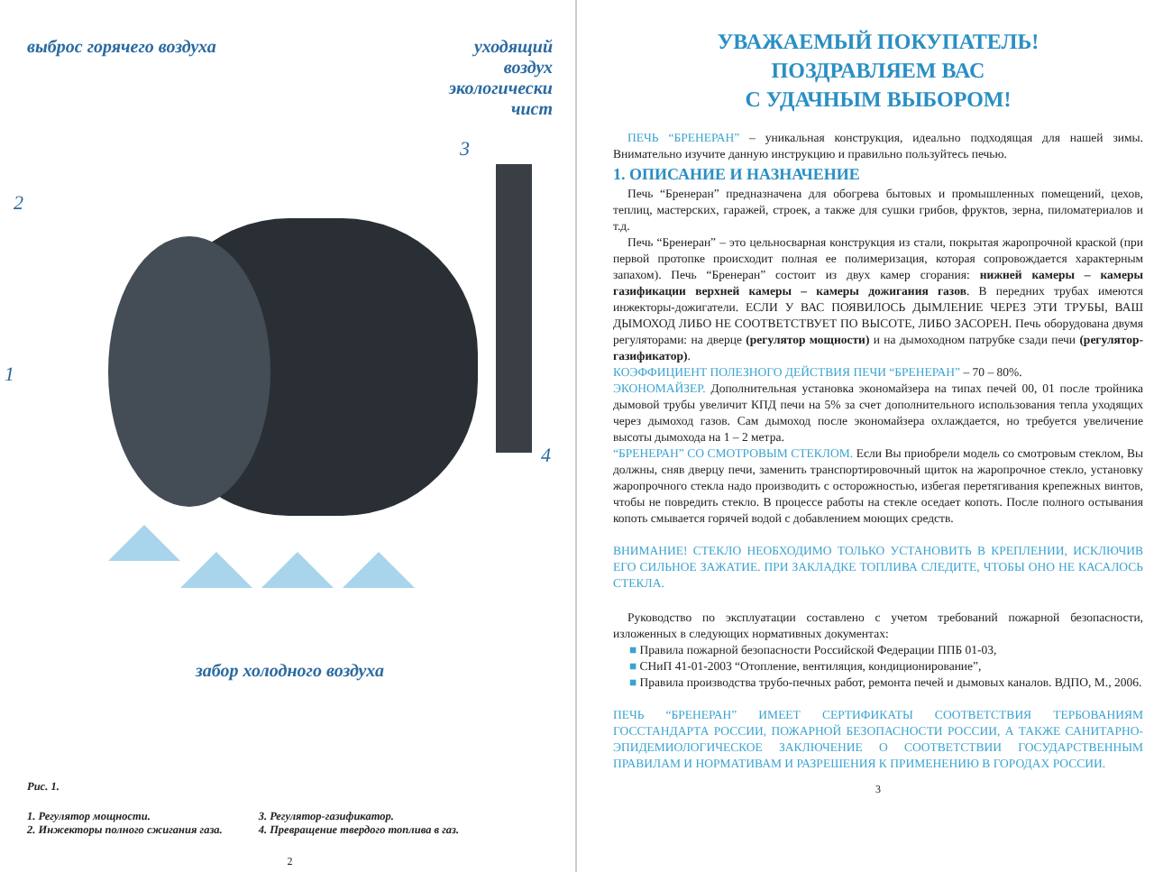выброс горячего воздуха уходящий
воздух
экологически
чист
3
2
1
4
забор холодного воздуха
Рис. 1.
1. Регулятор мощности.
2. Инжекторы полного сжигания газа.
3. Регулятор-газификатор.
4. Превращение твердого топлива в газ.
2
УВАЖАЕМЫЙ ПОКУПАТЕЛЬ!
ПОЗДРАВЛЯЕМ ВАС
С УДАЧНЫМ ВЫБОРОМ!
ПЕЧЬ “БРЕНЕРАН” – уникальная конструкция, идеально подходящая для нашей зимы. Внимательно изучите данную инструкцию и правильно пользуйтесь печью.
1. ОПИСАНИЕ И НАЗНАЧЕНИЕ
Печь “Бренеран” предназначена для обогрева бытовых и промышленных помещений, цехов, теплиц, мастерских, гаражей, строек, а также для сушки грибов, фруктов, зерна, пиломатериалов и т.д.
Печь “Бренеран” – это цельносварная конструкция из стали, покрытая жаропрочной краской (при первой протопке происходит полная ее полимеризация, которая сопровождается характерным запахом). Печь “Бренеран” состоит из двух камер сгорания: нижней камеры – камеры газификации верхней камеры – камеры дожигания газов. В передних трубах имеются инжекторы-дожигатели. ЕСЛИ У ВАС ПОЯВИЛОСЬ ДЫМЛЕНИЕ ЧЕРЕЗ ЭТИ ТРУБЫ, ВАШ ДЫМОХОД ЛИБО НЕ СООТВЕТСТВУЕТ ПО ВЫСОТЕ, ЛИБО ЗАСОРЕН. Печь оборудована двумя регуляторами: на дверце (регулятор мощности) и на дымоходном патрубке сзади печи (регулятор-газификатор).
КОЭФФИЦИЕНТ ПОЛЕЗНОГО ДЕЙСТВИЯ ПЕЧИ “БРЕНЕРАН” – 70 – 80%.
ЭКОНОМАЙЗЕР. Дополнительная установка экономайзера на типах печей 00, 01 после тройника дымовой трубы увеличит КПД печи на 5% за счет дополнительного использования тепла уходящих через дымоход газов. Сам дымоход после экономайзера охлаждается, но требуется увеличение высоты дымохода на 1 – 2 метра.
“БРЕНЕРАН” СО СМОТРОВЫМ СТЕКЛОМ. Если Вы приобрели модель со смотровым стеклом, Вы должны, сняв дверцу печи, заменить транспортировочный щиток на жаропрочное стекло, установку жаропрочного стекла надо производить с осторожностью, избегая перетягивания крепежных винтов, чтобы не повредить стекло. В процессе работы на стекле оседает копоть. После полного остывания копоть смывается горячей водой с добавлением моющих средств.
ВНИМАНИЕ! СТЕКЛО НЕОБХОДИМО ТОЛЬКО УСТАНОВИТЬ В КРЕПЛЕНИИ, ИСКЛЮЧИВ ЕГО СИЛЬНОЕ ЗАЖАТИЕ. ПРИ ЗАКЛАДКЕ ТОПЛИВА СЛЕДИТЕ, ЧТОБЫ ОНО НЕ КАСАЛОСЬ СТЕКЛА.
Руководство по эксплуатации составлено с учетом требований пожарной безопасности, изложенных в следующих нормативных документах:
■ Правила пожарной безопасности Российской Федерации ППБ 01-03,
■ СНиП 41-01-2003 “Отопление, вентиляция, кондиционирование”,
■ Правила производства трубо-печных работ, ремонта печей и дымовых каналов. ВДПО, М., 2006.
ПЕЧЬ “БРЕНЕРАН” ИМЕЕТ СЕРТИФИКАТЫ СООТВЕТСТВИЯ ТЕРБОВАНИЯМ ГОССТАНДАРТА РОССИИ, ПОЖАРНОЙ БЕЗОПАСНОСТИ РОССИИ, А ТАКЖЕ САНИТАРНО-ЭПИДЕМИОЛОГИЧЕСКОЕ ЗАКЛЮЧЕНИЕ О СООТВЕТСТВИИ ГОСУДАРСТВЕННЫМ ПРАВИЛАМ И НОРМАТИВАМ И РАЗРЕШЕНИЯ К ПРИМЕНЕНИЮ В ГОРОДАХ РОССИИ.
3